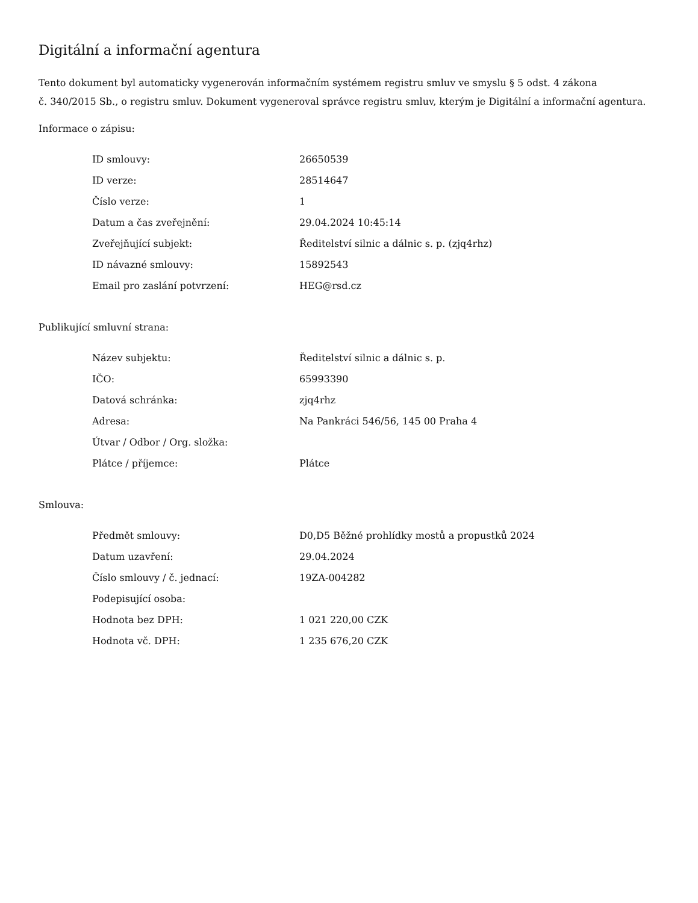Digitální a informační agentura
Tento dokument byl automaticky vygenerován informačním systémem registru smluv ve smyslu § 5 odst. 4 zákona
č. 340/2015 Sb., o registru smluv. Dokument vygeneroval správce registru smluv, kterým je Digitální a informační agentura.
Informace o zápisu:
| ID smlouvy: | 26650539 |
| ID verze: | 28514647 |
| Číslo verze: | 1 |
| Datum a čas zveřejnění: | 29.04.2024 10:45:14 |
| Zveřejňující subjekt: | Ředitelství silnic a dálnic s. p. (zjq4rhz) |
| ID návazné smlouvy: | 15892543 |
| Email pro zaslání potvrzení: | HEG@rsd.cz |
Publikující smluvní strana:
| Název subjektu: | Ředitelství silnic a dálnic s. p. |
| IČO: | 65993390 |
| Datová schránka: | zjq4rhz |
| Adresa: | Na Pankráci 546/56, 145 00 Praha 4 |
| Útvar / Odbor / Org. složka: | |
| Plátce / příjemce: | Plátce |
Smlouva:
| Předmět smlouvy: | D0,D5 Běžné prohlídky mostů a propustků 2024 |
| Datum uzavření: | 29.04.2024 |
| Číslo smlouvy / č. jednací: | 19ZA-004282 |
| Podepisující osoba: | |
| Hodnota bez DPH: | 1 021 220,00 CZK |
| Hodnota vč. DPH: | 1 235 676,20 CZK |